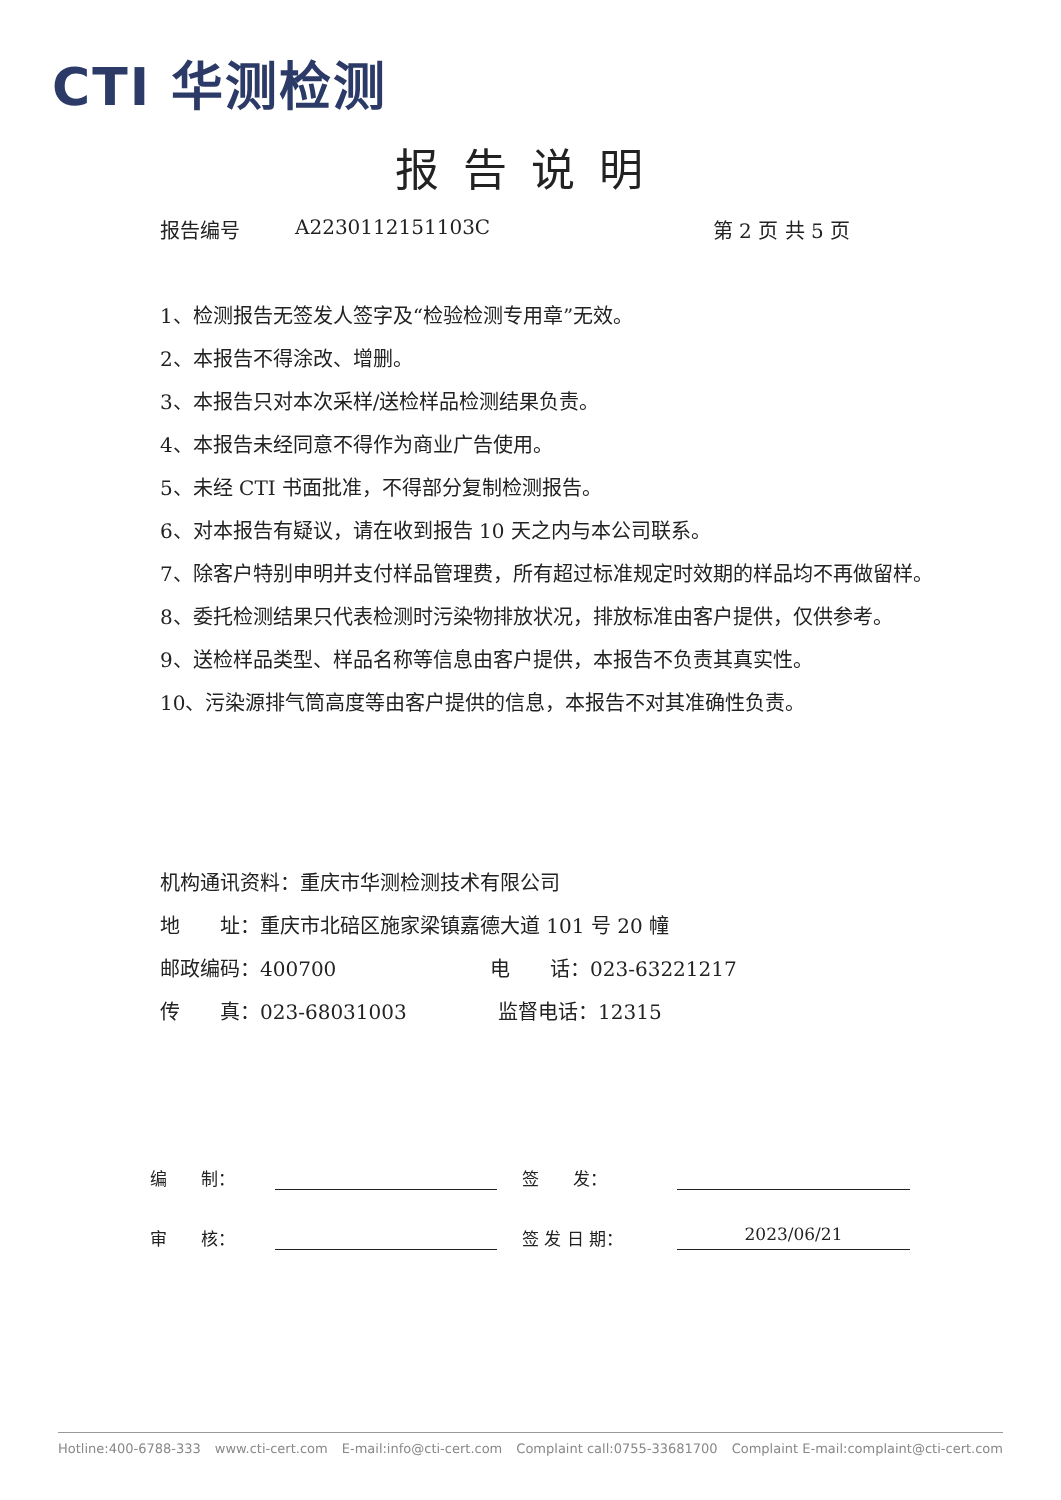CTI 华测检测
报告说明
报告编号 A2230112151103C 第 2 页 共 5 页
1、检测报告无签发人签字及“检验检测专用章”无效。
2、本报告不得涂改、增删。
3、本报告只对本次采样/送检样品检测结果负责。
4、本报告未经同意不得作为商业广告使用。
5、未经 CTI 书面批准，不得部分复制检测报告。
6、对本报告有疑议，请在收到报告 10 天之内与本公司联系。
7、除客户特别申明并支付样品管理费，所有超过标准规定时效期的样品均不再做留样。
8、委托检测结果只代表检测时污染物排放状况，排放标准由客户提供，仅供参考。
9、送检样品类型、样品名称等信息由客户提供，本报告不负责其真实性。
10、污染源排气筒高度等由客户提供的信息，本报告不对其准确性负责。
机构通讯资料：重庆市华测检测技术有限公司
地　　址：重庆市北碚区施家梁镇嘉德大道 101 号 20 幢
邮政编码：400700 电　　话：023-63221217
传　　真：023-68031003 监督电话：12315
编　　制：
签　　发：
审　　核：
签 发 日 期：
2023/06/21
Hotline:400-6788-333 www.cti-cert.com E-mail:info@cti-cert.com Complaint call:0755-33681700 Complaint E-mail:complaint@cti-cert.com